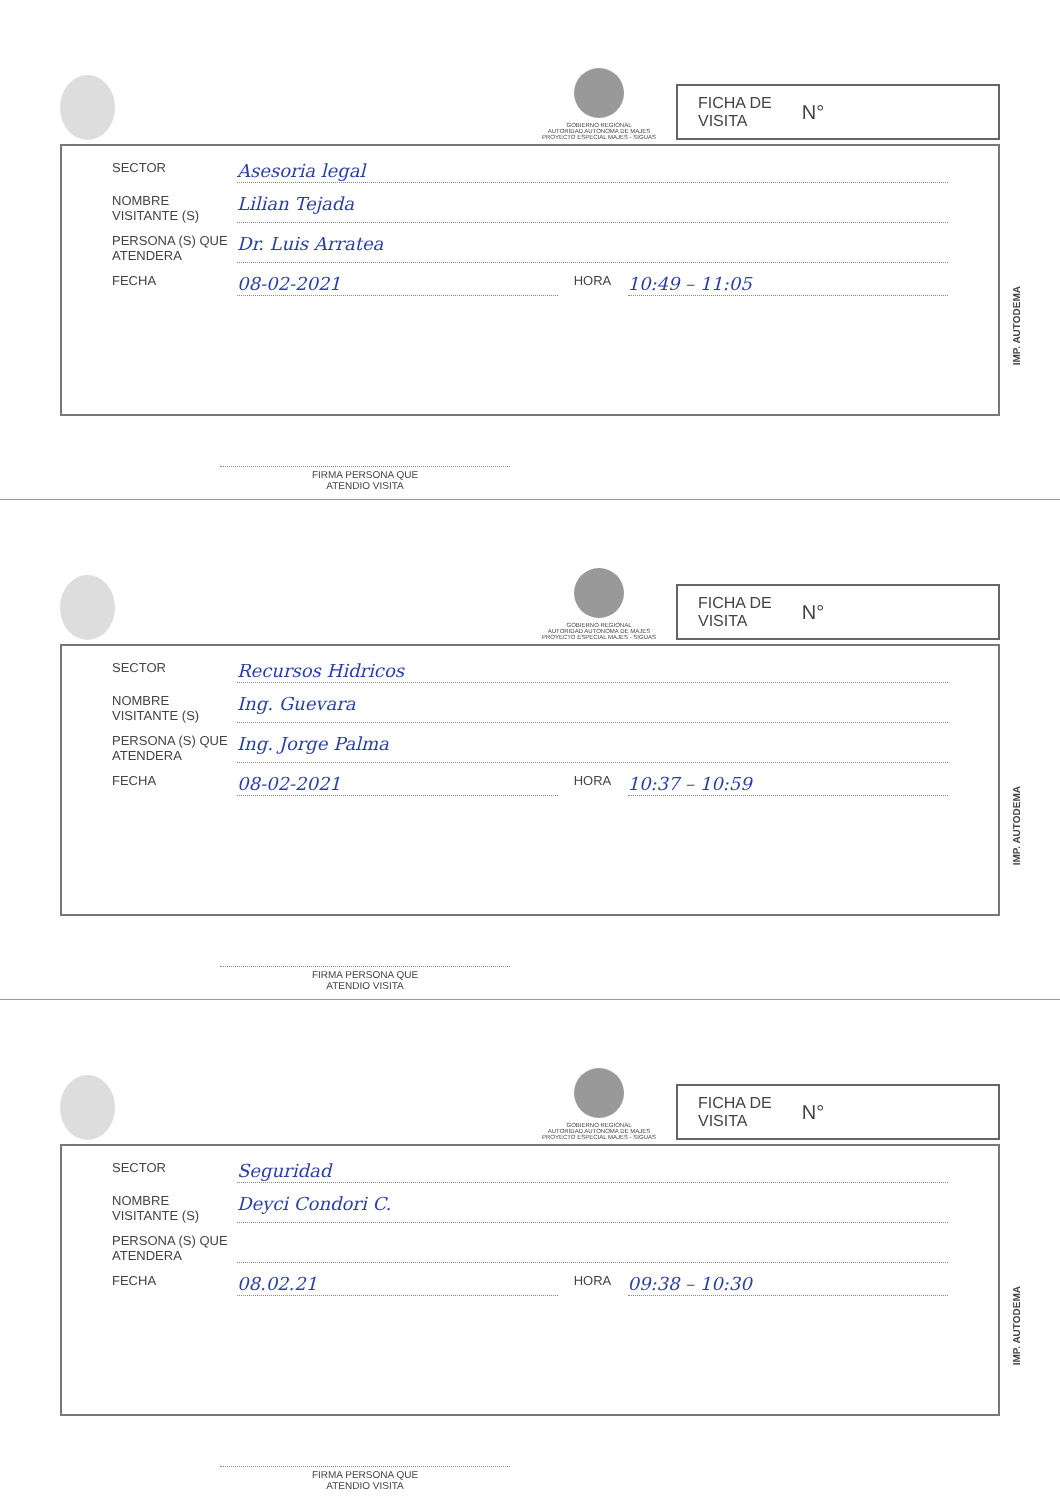GOBIERNO REGIONAL
AUTORIDAD AUTONOMA DE MAJES
PROYECTO ESPECIAL MAJES - SIGUAS
FICHA DE
VISITA N°
SECTOR
Asesoria legal
NOMBRE VISITANTE (S)
Lilian Tejada
PERSONA (S) QUE ATENDERA
Dr. Luis Arrateа
FECHA
08-02-2021
HORA
10:49 – 11:05
IMP. AUTODEMA
FIRMA PERSONA QUE
ATENDIO VISITA
GOBIERNO REGIONAL
AUTORIDAD AUTONOMA DE MAJES
PROYECTO ESPECIAL MAJES - SIGUAS
FICHA DE
VISITA N°
SECTOR
Recursos Hidricos
NOMBRE VISITANTE (S)
Ing. Guevara
PERSONA (S) QUE ATENDERA
Ing. Jorge Palma
FECHA
08-02-2021
HORA
10:37 – 10:59
IMP. AUTODEMA
FIRMA PERSONA QUE
ATENDIO VISITA
GOBIERNO REGIONAL
AUTORIDAD AUTONOMA DE MAJES
PROYECTO ESPECIAL MAJES - SIGUAS
FICHA DE
VISITA N°
SECTOR
Seguridad
NOMBRE VISITANTE (S)
Deyci Condori C.
PERSONA (S) QUE ATENDERA
FECHA
08.02.21
HORA
09:38 – 10:30
IMP. AUTODEMA
FIRMA PERSONA QUE
ATENDIO VISITA